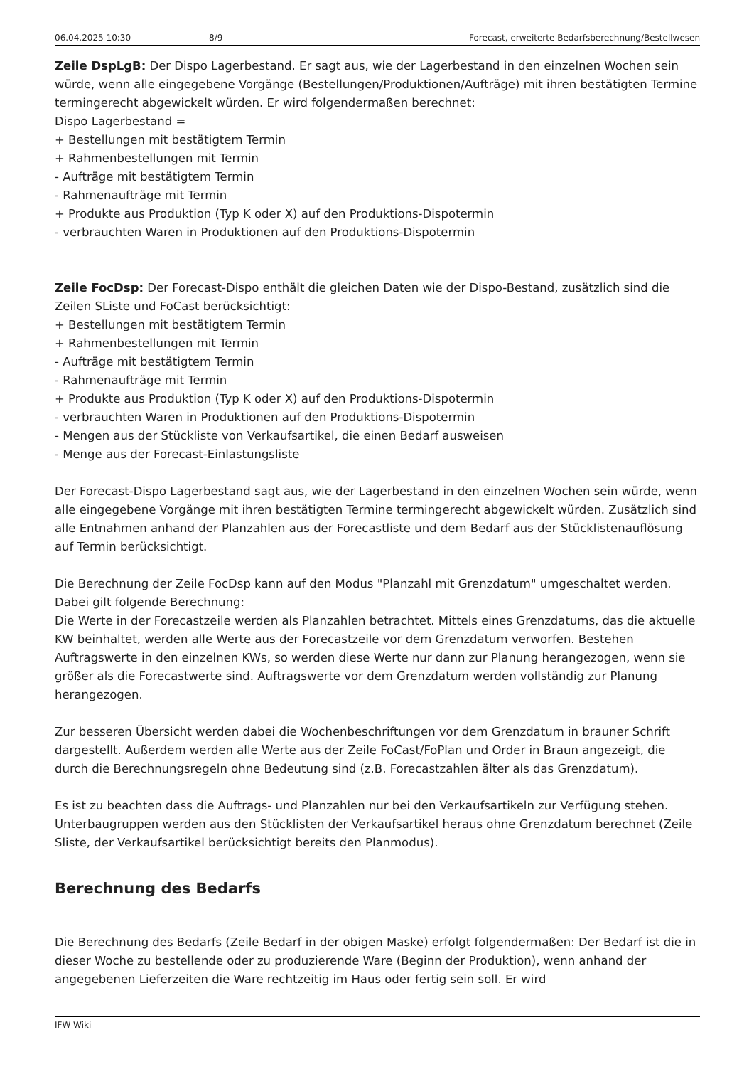06.04.2025 10:30 8/9 Forecast, erweiterte Bedarfsberechnung/Bestellwesen
Zeile DspLgB: Der Dispo Lagerbestand. Er sagt aus, wie der Lagerbestand in den einzelnen Wochen sein würde, wenn alle eingegebene Vorgänge (Bestellungen/Produktionen/Aufträge) mit ihren bestätigten Termine termingerecht abgewickelt würden. Er wird folgendermaßen berechnet:
Dispo Lagerbestand =
+ Bestellungen mit bestätigtem Termin
+ Rahmenbestellungen mit Termin
- Aufträge mit bestätigtem Termin
- Rahmenaufträge mit Termin
+ Produkte aus Produktion (Typ K oder X) auf den Produktions-Dispotermin
- verbrauchten Waren in Produktionen auf den Produktions-Dispotermin
Zeile FocDsp: Der Forecast-Dispo enthält die gleichen Daten wie der Dispo-Bestand, zusätzlich sind die Zeilen SListe und FoCast berücksichtigt:
+ Bestellungen mit bestätigtem Termin
+ Rahmenbestellungen mit Termin
- Aufträge mit bestätigtem Termin
- Rahmenaufträge mit Termin
+ Produkte aus Produktion (Typ K oder X) auf den Produktions-Dispotermin
- verbrauchten Waren in Produktionen auf den Produktions-Dispotermin
- Mengen aus der Stückliste von Verkaufsartikel, die einen Bedarf ausweisen
- Menge aus der Forecast-Einlastungsliste
Der Forecast-Dispo Lagerbestand sagt aus, wie der Lagerbestand in den einzelnen Wochen sein würde, wenn alle eingegebene Vorgänge mit ihren bestätigten Termine termingerecht abgewickelt würden. Zusätzlich sind alle Entnahmen anhand der Planzahlen aus der Forecastliste und dem Bedarf aus der Stücklistenauflösung auf Termin berücksichtigt.
Die Berechnung der Zeile FocDsp kann auf den Modus "Planzahl mit Grenzdatum" umgeschaltet werden. Dabei gilt folgende Berechnung:
Die Werte in der Forecastzeile werden als Planzahlen betrachtet. Mittels eines Grenzdatums, das die aktuelle KW beinhaltet, werden alle Werte aus der Forecastzeile vor dem Grenzdatum verworfen. Bestehen Auftragswerte in den einzelnen KWs, so werden diese Werte nur dann zur Planung herangezogen, wenn sie größer als die Forecastwerte sind. Auftragswerte vor dem Grenzdatum werden vollständig zur Planung herangezogen.
Zur besseren Übersicht werden dabei die Wochenbeschriftungen vor dem Grenzdatum in brauner Schrift dargestellt. Außerdem werden alle Werte aus der Zeile FoCast/FoPlan und Order in Braun angezeigt, die durch die Berechnungsregeln ohne Bedeutung sind (z.B. Forecastzahlen älter als das Grenzdatum).
Es ist zu beachten dass die Auftrags- und Planzahlen nur bei den Verkaufsartikeln zur Verfügung stehen. Unterbaugruppen werden aus den Stücklisten der Verkaufsartikel heraus ohne Grenzdatum berechnet (Zeile Sliste, der Verkaufsartikel berücksichtigt bereits den Planmodus).
Berechnung des Bedarfs
Die Berechnung des Bedarfs (Zeile Bedarf in der obigen Maske) erfolgt folgendermaßen: Der Bedarf ist die in dieser Woche zu bestellende oder zu produzierende Ware (Beginn der Produktion), wenn anhand der angegebenen Lieferzeiten die Ware rechtzeitig im Haus oder fertig sein soll. Er wird
IFW Wiki